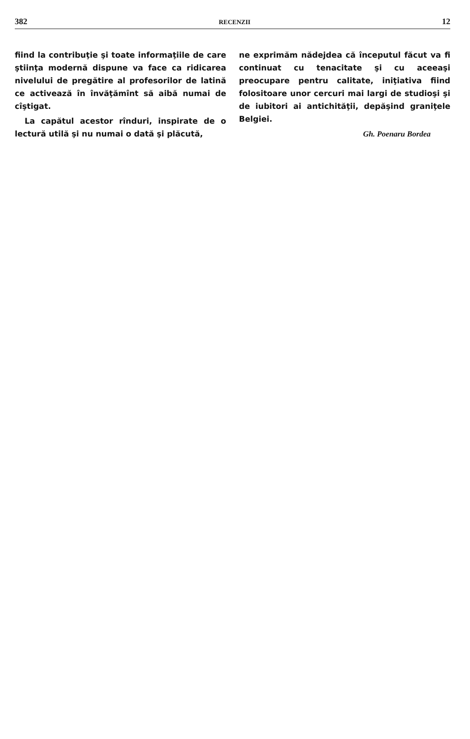382 RECENZII 12
fiind la contribuţie şi toate informaţiile de care ştiinţa modernă dispune va face ca ridicarea nivelului de pregătire al profesorilor de latină ce activează în învăţămînt să aibă numai de cîştigat.
La capătul acestor rînduri, inspirate de o lectură utilă şi nu numai o dată şi plăcută,
ne exprimăm nădejdea că începutul făcut va fi continuat cu tenacitate şi cu aceeaşi preocupare pentru calitate, iniţiativa fiind folositoare unor cercuri mai largi de studioşi şi de iubitori ai antichităţii, depăşind graniţele Belgiei.
Gh. Poenaru Bordea